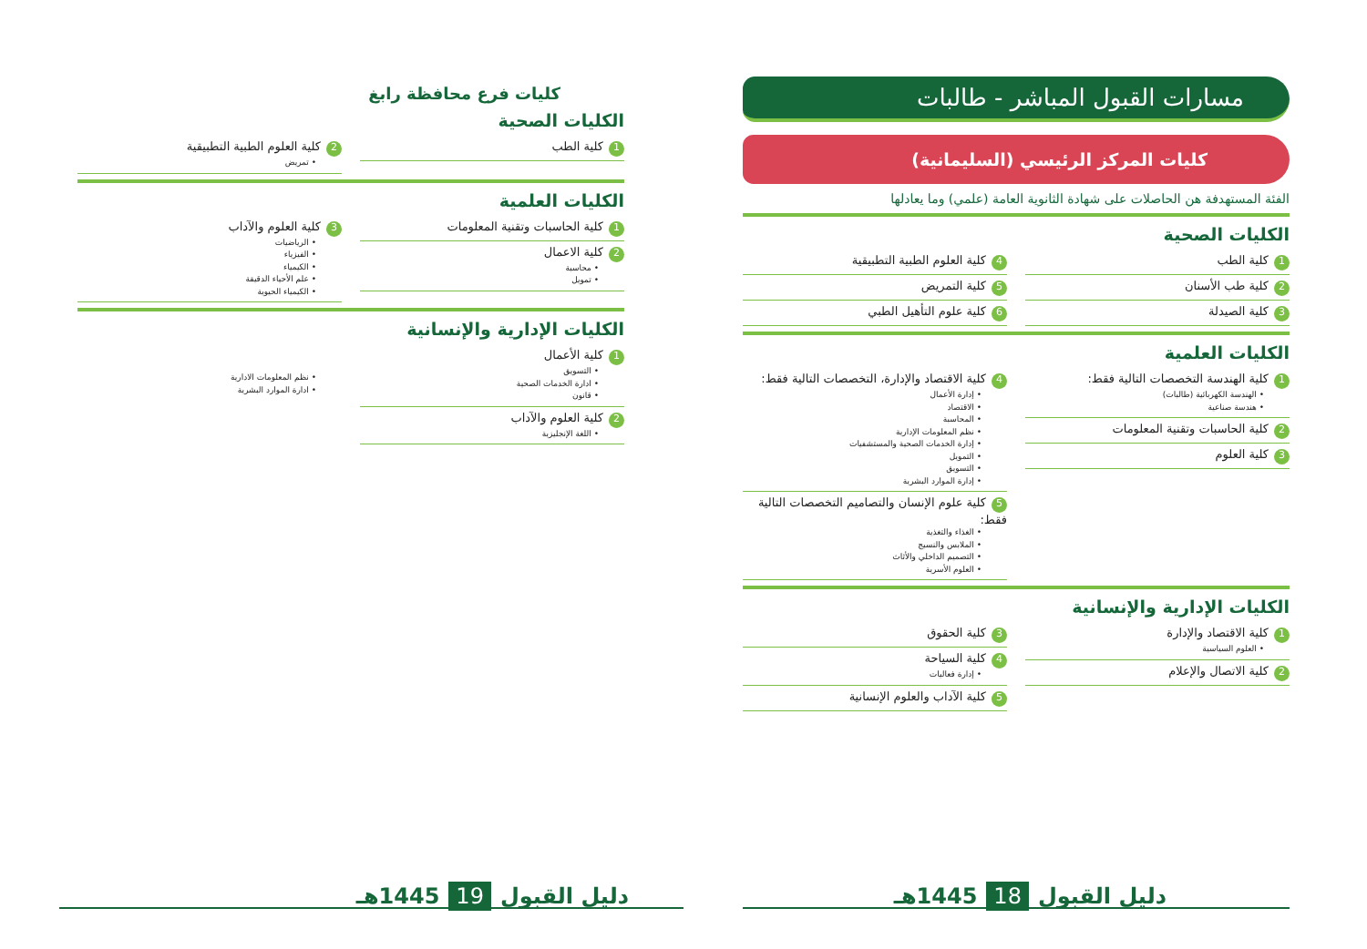مسارات القبول المباشر - طالبات
كليات المركز الرئيسي (السليمانية)
الفئة المستهدفة هن الحاصلات على شهادة الثانوية العامة (علمي) وما يعادلها
الكليات الصحية
1 كلية الطب
2 كلية طب الأسنان
3 كلية الصيدلة
4 كلية العلوم الطبية التطبيقية
5 كلية التمريض
6 كلية علوم التأهيل الطبي
الكليات العلمية
1 كلية الهندسة التخصصات التالية فقط:
• الهندسة الكهربائية (طالبات)
• هندسة صناعية
2 كلية الحاسبات وتقنية المعلومات
3 كلية العلوم
4 كلية الاقتصاد والإدارة، التخصصات التالية فقط:
• إدارة الأعمال
• الاقتصاد
• المحاسبة
• نظم المعلومات الإدارية
• إدارة الخدمات الصحية والمستشفيات
• التمويل
• التسويق
• إدارة الموارد البشرية
5 كلية علوم الإنسان والتصاميم التخصصات التالية فقط:
• الغذاء والتغذية
• الملابس والنسيج
• التصميم الداخلي والأثاث
• العلوم الأسرية
الكليات الإدارية والإنسانية
1 كلية الاقتصاد والإدارة
• العلوم السياسية
2 كلية الاتصال والإعلام
3 كلية الحقوق
4 كلية السياحة
• إدارة فعاليات
5 كلية الآداب والعلوم الإنسانية
دليل القبول 18 1445هـ
كليات فرع محافظة رابغ
الكليات الصحية
1 كلية الطب
2 كلية العلوم الطبية التطبيقية
• تمريض
الكليات العلمية
1 كلية الحاسبات وتقنية المعلومات
2 كلية الاعمال
• محاسبة
• تمويل
3 كلية العلوم والآداب
• الرياضيات
• الفيزياء
• الكيمياء
• علم الأحياء الدقيقة
• الكيمياء الحيوية
الكليات الإدارية والإنسانية
1 كلية الأعمال
• التسويق
• ادارة الخدمات الصحية
• قانون
2 كلية العلوم والآداب
• اللغة الإنجليزية
• نظم المعلومات الادارية
• ادارة الموارد البشرية
دليل القبول 19 1445هـ